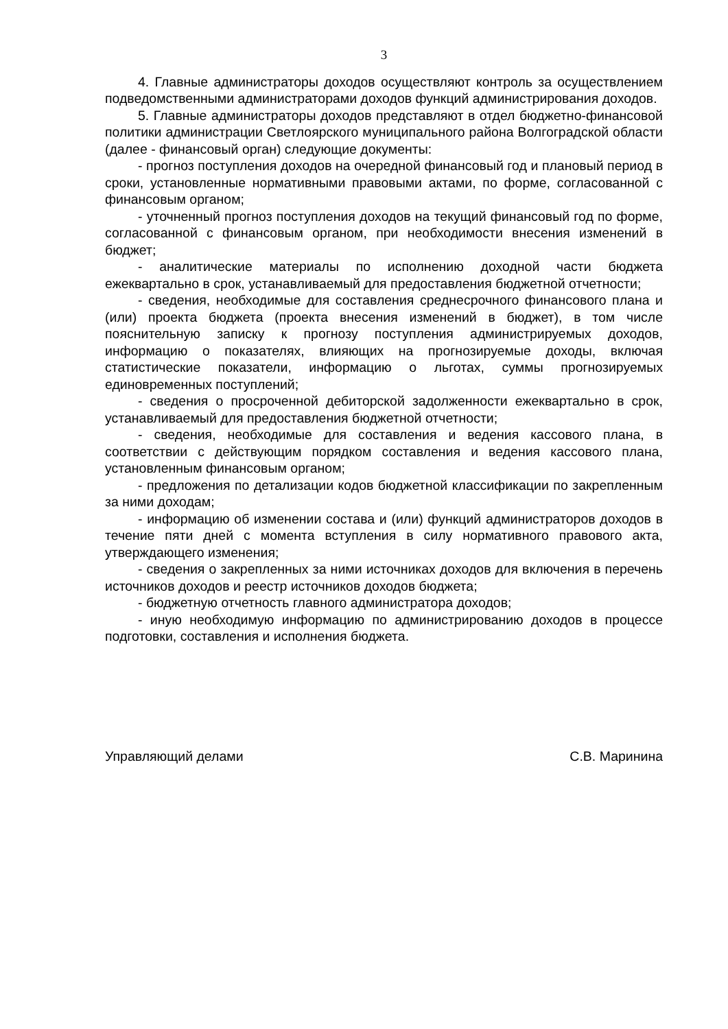3
4. Главные администраторы доходов осуществляют контроль за осуществлением подведомственными администраторами доходов функций администрирования доходов.
5. Главные администраторы доходов представляют в отдел бюджетно-финансовой политики администрации Светлоярского муниципального района Волгоградской области (далее - финансовый орган) следующие документы:
- прогноз поступления доходов на очередной финансовый год и плановый период в сроки, установленные нормативными правовыми актами, по форме, согласованной с финансовым органом;
- уточненный прогноз поступления доходов на текущий финансовый год по форме, согласованной с финансовым органом, при необходимости внесения изменений в бюджет;
- аналитические материалы по исполнению доходной части бюджета ежеквартально в срок, устанавливаемый для предоставления бюджетной отчетности;
- сведения, необходимые для составления среднесрочного финансового плана и (или) проекта бюджета (проекта внесения изменений в бюджет), в том числе пояснительную записку к прогнозу поступления администрируемых доходов, информацию о показателях, влияющих на прогнозируемые доходы, включая статистические показатели, информацию о льготах, суммы прогнозируемых единовременных поступлений;
- сведения о просроченной дебиторской задолженности ежеквартально в срок, устанавливаемый для предоставления бюджетной отчетности;
- сведения, необходимые для составления и ведения кассового плана, в соответствии с действующим порядком составления и ведения кассового плана, установленным финансовым органом;
- предложения по детализации кодов бюджетной классификации по закрепленным за ними доходам;
- информацию об изменении состава и (или) функций администраторов доходов в течение пяти дней с момента вступления в силу нормативного правового акта, утверждающего изменения;
- сведения о закрепленных за ними источниках доходов для включения в перечень источников доходов и реестр источников доходов бюджета;
- бюджетную отчетность главного администратора доходов;
- иную необходимую информацию по администрированию доходов в процессе подготовки, составления и исполнения бюджета.
Управляющий делами С.В. Маринина